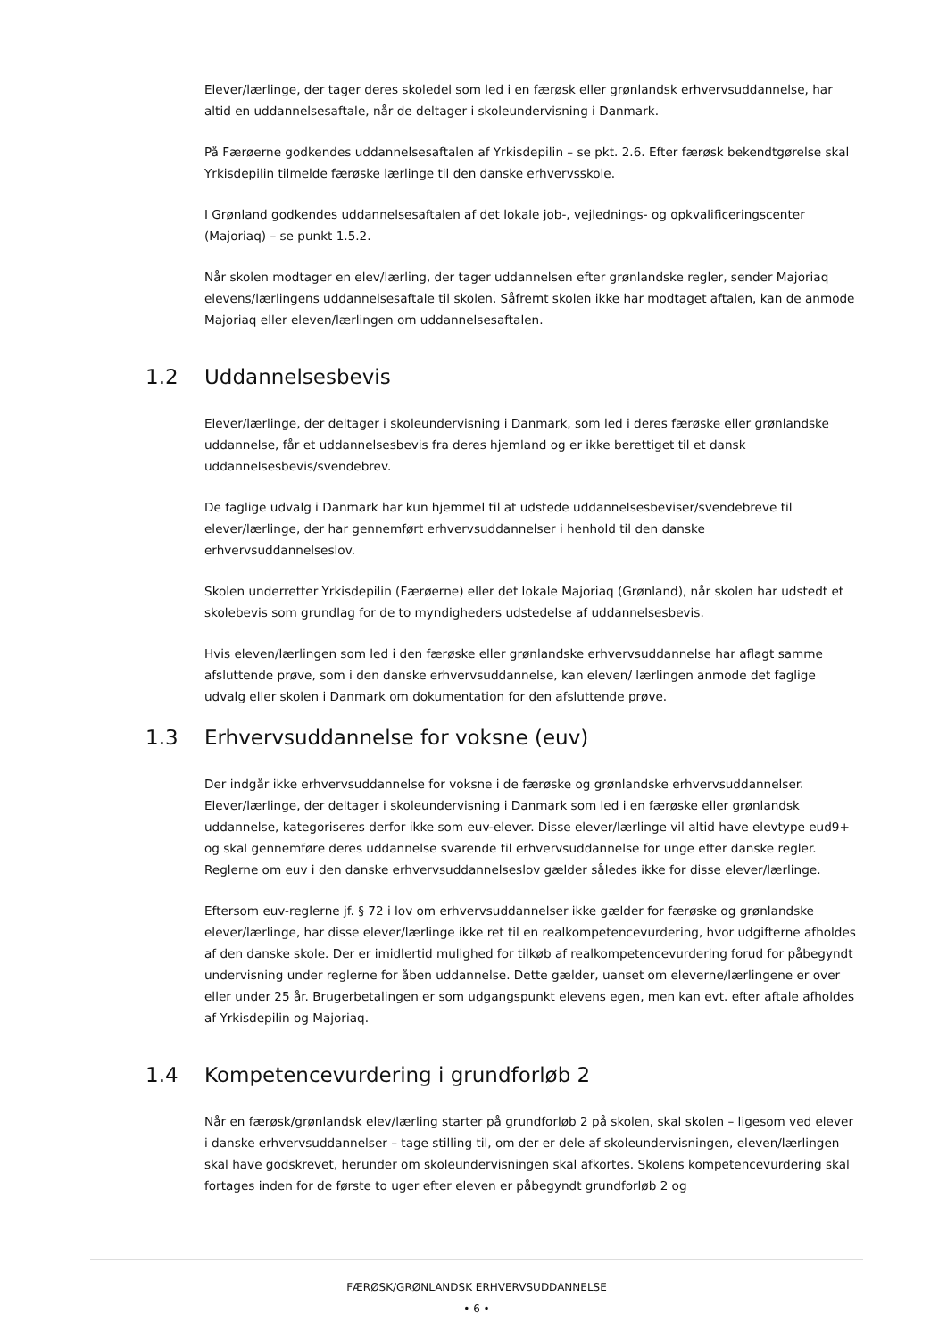Elever/lærlinge, der tager deres skoledel som led i en færøsk eller grønlandsk erhvervsuddannelse, har altid en uddannelsesaftale, når de deltager i skoleundervisning i Danmark.
På Færøerne godkendes uddannelsesaftalen af Yrkisdepilin – se pkt. 2.6. Efter færøsk bekendtgørelse skal Yrkisdepilin tilmelde færøske lærlinge til den danske erhvervsskole.
I Grønland godkendes uddannelsesaftalen af det lokale job-, vejlednings- og opkvalificeringscenter (Majoriaq) – se punkt 1.5.2.
Når skolen modtager en elev/lærling, der tager uddannelsen efter grønlandske regler, sender Majoriaq elevens/lærlingens uddannelsesaftale til skolen. Såfremt skolen ikke har modtaget aftalen, kan de anmode Majoriaq eller eleven/lærlingen om uddannelsesaftalen.
1.2 Uddannelsesbevis
Elever/lærlinge, der deltager i skoleundervisning i Danmark, som led i deres færøske eller grønlandske uddannelse, får et uddannelsesbevis fra deres hjemland og er ikke berettiget til et dansk uddannelsesbevis/svendebrev.
De faglige udvalg i Danmark har kun hjemmel til at udstede uddannelsesbeviser/svendebreve til elever/lærlinge, der har gennemført erhvervsuddannelser i henhold til den danske erhvervsuddannelseslov.
Skolen underretter Yrkisdepilin (Færøerne) eller det lokale Majoriaq (Grønland), når skolen har udstedt et skolebevis som grundlag for de to myndigheders udstedelse af uddannelsesbevis.
Hvis eleven/lærlingen som led i den færøske eller grønlandske erhvervsuddannelse har aflagt samme afsluttende prøve, som i den danske erhvervsuddannelse, kan eleven/ lærlingen anmode det faglige udvalg eller skolen i Danmark om dokumentation for den afsluttende prøve.
1.3 Erhvervsuddannelse for voksne (euv)
Der indgår ikke erhvervsuddannelse for voksne i de færøske og grønlandske erhvervsuddannelser. Elever/lærlinge, der deltager i skoleundervisning i Danmark som led i en færøske eller grønlandsk uddannelse, kategoriseres derfor ikke som euv-elever. Disse elever/lærlinge vil altid have elevtype eud9+ og skal gennemføre deres uddannelse svarende til erhvervsuddannelse for unge efter danske regler. Reglerne om euv i den danske erhvervsuddannelseslov gælder således ikke for disse elever/lærlinge.
Eftersom euv-reglerne jf. § 72 i lov om erhvervsuddannelser ikke gælder for færøske og grønlandske elever/lærlinge, har disse elever/lærlinge ikke ret til en realkompetencevurdering, hvor udgifterne afholdes af den danske skole. Der er imidlertid mulighed for tilkøb af realkompetencevurdering forud for påbegyndt undervisning under reglerne for åben uddannelse. Dette gælder, uanset om eleverne/lærlingene er over eller under 25 år. Brugerbetalingen er som udgangspunkt elevens egen, men kan evt. efter aftale afholdes af Yrkisdepilin og Majoriaq.
1.4 Kompetencevurdering i grundforløb 2
Når en færøsk/grønlandsk elev/lærling starter på grundforløb 2 på skolen, skal skolen – ligesom ved elever i danske erhvervsuddannelser – tage stilling til, om der er dele af skoleundervisningen, eleven/lærlingen skal have godskrevet, herunder om skoleundervisningen skal afkortes. Skolens kompetencevurdering skal fortages inden for de første to uger efter eleven er påbegyndt grundforløb 2 og
FÆRØSK/GRØNLANDSK ERHVERVSUDDANNELSE
• 6 •